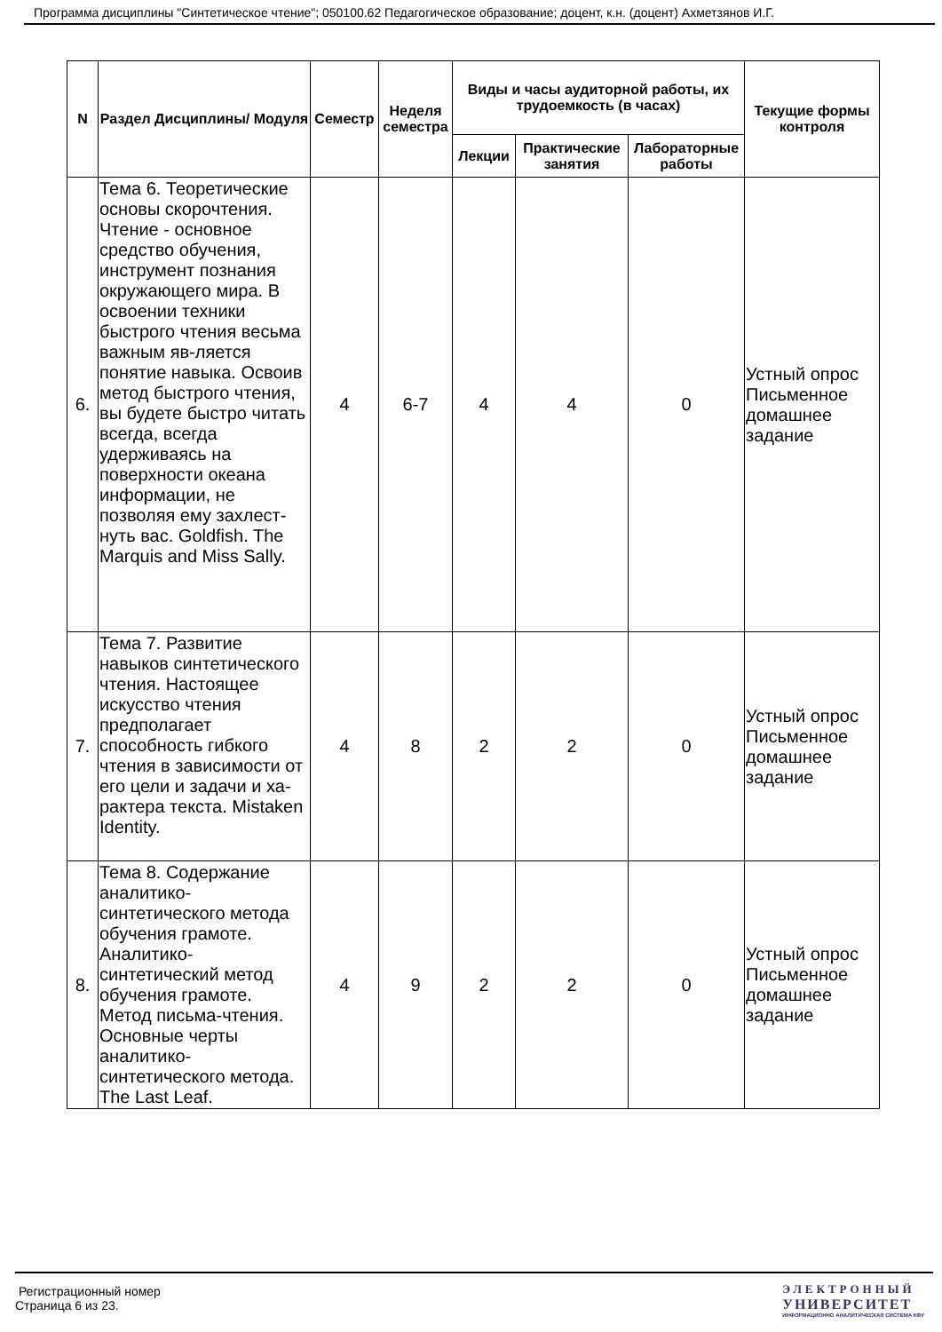Программа дисциплины "Синтетическое чтение"; 050100.62 Педагогическое образование; доцент, к.н. (доцент) Ахметзянов И.Г.
| N | Раздел Дисциплины/ Модуля | Семестр | Неделя семестра | Виды и часы аудиторной работы, их трудоемкость (в часах) | | | Текущие формы контроля |
| --- | --- | --- | --- | --- | --- | --- | --- |
| | | | | Лекции | Практические занятия | Лабораторные работы | |
| 6. | Тема 6. Теоретические основы скорочтения. Чтение - основное средство обучения, инструмент познания окружающего мира. В освоении техники быстрого чтения весьма важным яв-ляется понятие навыка. Освоив метод быстрого чтения, вы будете быстро читать всегда, всегда удерживаясь на поверхности океана информации, не позволяя ему захлест-нуть вас. Goldfish. The Marquis and Miss Sally. | 4 | 6-7 | 4 | 4 | 0 | Устный опрос Письменное домашнее задание |
| 7. | Тема 7. Развитие навыков синтетического чтения. Настоящее искусство чтения предполагает способность гибкого чтения в зависимости от его цели и задачи и ха-рактера текста. Mistaken Identity. | 4 | 8 | 2 | 2 | 0 | Устный опрос Письменное домашнее задание |
| 8. | Тема 8. Содержание аналитико-синтетического метода обучения грамоте. Аналитико-синтетический метод обучения грамоте. Метод письма-чтения. Основные черты аналитико-синтетического метода. The Last Leaf. | 4 | 9 | 2 | 2 | 0 | Устный опрос Письменное домашнее задание |
Регистрационный номер
Страница 6 из 23.
ЭЛЕКТРОННЫЙ
УНИВЕРСИТЕТ
ИНФОРМАЦИОННО АНАЛИТИЧЕСКАЯ СИСТЕМА КФУ